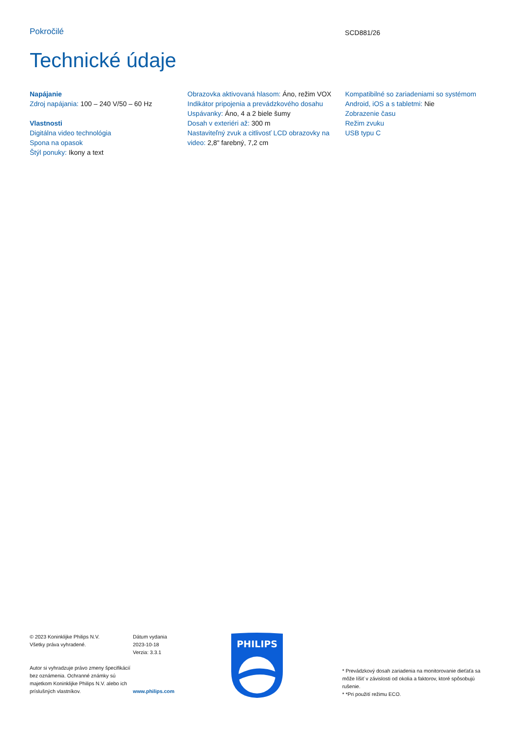Pokročilé SCD881/26
Technické údaje
Napájanie
Zdroj napájania: 100 – 240 V/50 – 60 Hz
Vlastnosti
Digitálna video technológia
Spona na opasok
Štýl ponuky: Ikony a text
Obrazovka aktivovaná hlasom: Áno, režim VOX
Indikátor pripojenia a prevádzkového dosahu
Uspávanky: Áno, 4 a 2 biele šumy
Dosah v exteriéri až: 300 m
Nastaviteľný zvuk a citlivosť LCD obrazovky na video: 2,8" farebný, 7,2 cm
Kompatibilné so zariadeniami so systémom Android, iOS a s tabletmi: Nie
Zobrazenie času
Režim zvuku
USB typu C
© 2023 Koninklijke Philips N.V.
Všetky práva vyhradené.
Autor si vyhradzuje právo zmeny špecifikácií bez oznámenia. Ochranné známky sú majetkom Koninklijke Philips N.V. alebo ich príslušných vlastníkov.
Dátum vydania
2023-10-18
Verzia: 3.3.1
www.philips.com
PHILIPS
* Prevádzkový dosah zariadenia na monitorovanie dieťaťa sa môže líšiť v závislosti od okolia a faktorov, ktoré spôsobujú rušenie.
* *Pri použití režimu ECO.